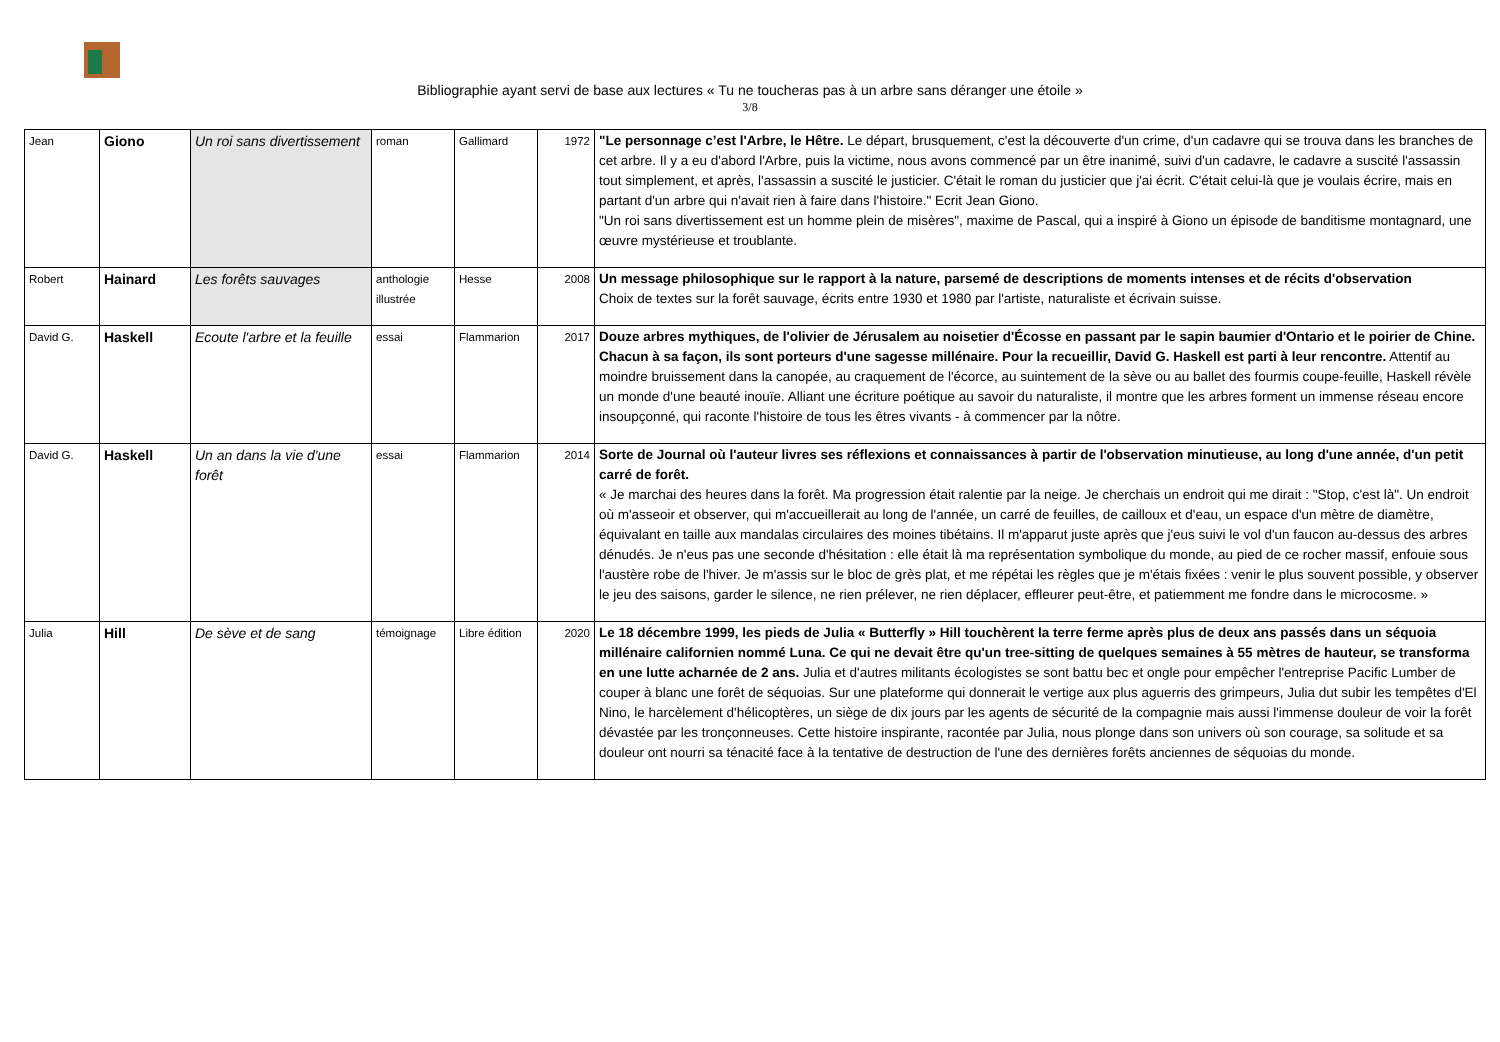Bibliographie ayant servi de base aux lectures « Tu ne toucheras pas à un arbre sans déranger une étoile »
3/8
| Jean | Giono | Un roi sans divertissement | roman | Gallimard | 1972 | "Le personnage c’est l'Arbre, le Hêtre. Le départ, brusquement, c'est la découverte d'un crime, d'un cadavre qui se trouva dans les branches de cet arbre. Il y a eu d'abord l'Arbre, puis la victime, nous avons commencé par un être inanimé, suivi d'un cadavre, le cadavre a suscité l'assassin tout simplement, et après, l'assassin a suscité le justicier. C'était le roman du justicier que j'ai écrit. C'était celui-là que je voulais écrire, mais en partant d'un arbre qui n'avait rien à faire dans l'histoire." Ecrit Jean Giono. "Un roi sans divertissement est un homme plein de misères", maxime de Pascal, qui a inspiré à Giono un épisode de banditisme montagnard, une œuvre mystérieuse et troublante. |
| Robert | Hainard | Les forêts sauvages | anthologie illustrée | Hesse | 2008 | Un message philosophique sur le rapport à la nature, parsemé de descriptions de moments intenses et de récits d'observation Choix de textes sur la forêt sauvage, écrits entre 1930 et 1980 par l'artiste, naturaliste et écrivain suisse. |
| David G. | Haskell | Ecoute l'arbre et la feuille | essai | Flammarion | 2017 | Douze arbres mythiques, de l'olivier de Jérusalem au noisetier d'Écosse en passant par le sapin baumier d'Ontario et le poirier de Chine. Chacun à sa façon, ils sont porteurs d'une sagesse millénaire. Pour la recueillir, David G. Haskell est parti à leur rencontre. Attentif au moindre bruissement dans la canopée, au craquement de l'écorce, au suintement de la sève ou au ballet des fourmis coupe-feuille, Haskell révèle un monde d'une beauté inouïe. Alliant une écriture poétique au savoir du naturaliste, il montre que les arbres forment un immense réseau encore insoupçonné, qui raconte l'histoire de tous les êtres vivants - à commencer par la nôtre. |
| David G. | Haskell | Un an dans la vie d'une forêt | essai | Flammarion | 2014 | Sorte de Journal où l'auteur livres ses réflexions et connaissances à partir de l'observation minutieuse, au long d'une année, d'un petit carré de forêt. « Je marchai des heures dans la forêt. Ma progression était ralentie par la neige. Je cherchais un endroit qui me dirait : "Stop, c'est là". Un endroit où m'asseoir et observer, qui m'accueillerait au long de l'année, un carré de feuilles, de cailloux et d'eau, un espace d'un mètre de diamètre, équivalant en taille aux mandalas circulaires des moines tibétains. Il m'apparut juste après que j'eus suivi le vol d'un faucon au-dessus des arbres dénudés. Je n'eus pas une seconde d'hésitation : elle était là ma représentation symbolique du monde, au pied de ce rocher massif, enfouie sous l'austère robe de l'hiver. Je m'assis sur le bloc de grès plat, et me répétai les règles que je m'étais fixées : venir le plus souvent possible, y observer le jeu des saisons, garder le silence, ne rien prélever, ne rien déplacer, effleurer peut-être, et patiemment me fondre dans le microcosme. » |
| Julia | Hill | De sève et de sang | témoignage | Libre édition | 2020 | Le 18 décembre 1999, les pieds de Julia « Butterfly » Hill touchèrent la terre ferme après plus de deux ans passés dans un séquoia millénaire californien nommé Luna. Ce qui ne devait être qu'un tree-sitting de quelques semaines à 55 mètres de hauteur, se transforma en une lutte acharnée de 2 ans. Julia et d'autres militants écologistes se sont battu bec et ongle pour empêcher l'entreprise Pacific Lumber de couper à blanc une forêt de séquoias. Sur une plateforme qui donnerait le vertige aux plus aguerris des grimpeurs, Julia dut subir les tempêtes d'El Nino, le harcèlement d'hélicoptères, un siège de dix jours par les agents de sécurité de la compagnie mais aussi l'immense douleur de voir la forêt dévastée par les tronçonneuses. Cette histoire inspirante, racontée par Julia, nous plonge dans son univers où son courage, sa solitude et sa douleur ont nourri sa ténacité face à la tentative de destruction de l'une des dernières forêts anciennes de séquoias du monde. |